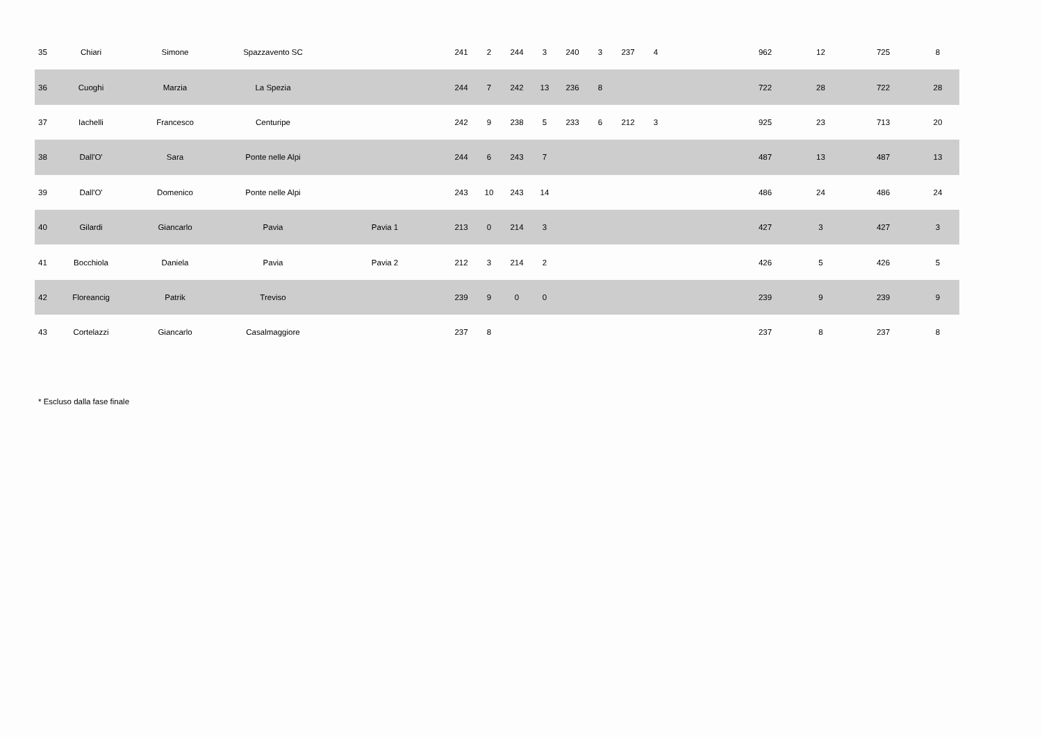| 35 | Chiari | Simone | Spazzavento SC | | 241 | 2 | 244 | 3 | 240 | 3 | 237 | 4 | | 962 | 12 | 725 | 8 |
| 36 | Cuoghi | Marzia | La Spezia | | 244 | 7 | 242 | 13 | 236 | 8 | | | | 722 | 28 | 722 | 28 |
| 37 | Iachelli | Francesco | Centuripe | | 242 | 9 | 238 | 5 | 233 | 6 | 212 | 3 | | 925 | 23 | 713 | 20 |
| 38 | Dall'O' | Sara | Ponte nelle Alpi | | 244 | 6 | 243 | 7 | | | | | | 487 | 13 | 487 | 13 |
| 39 | Dall'O' | Domenico | Ponte nelle Alpi | | 243 | 10 | 243 | 14 | | | | | | 486 | 24 | 486 | 24 |
| 40 | Gilardi | Giancarlo | Pavia | Pavia 1 | 213 | 0 | 214 | 3 | | | | | | 427 | 3 | 427 | 3 |
| 41 | Bocchiola | Daniela | Pavia | Pavia 2 | 212 | 3 | 214 | 2 | | | | | | 426 | 5 | 426 | 5 |
| 42 | Floreancig | Patrik | Treviso | | 239 | 9 | 0 | 0 | | | | | | 239 | 9 | 239 | 9 |
| 43 | Cortelazzi | Giancarlo | Casalmaggiore | | 237 | 8 | | | | | | | | 237 | 8 | 237 | 8 |
* Escluso dalla fase finale